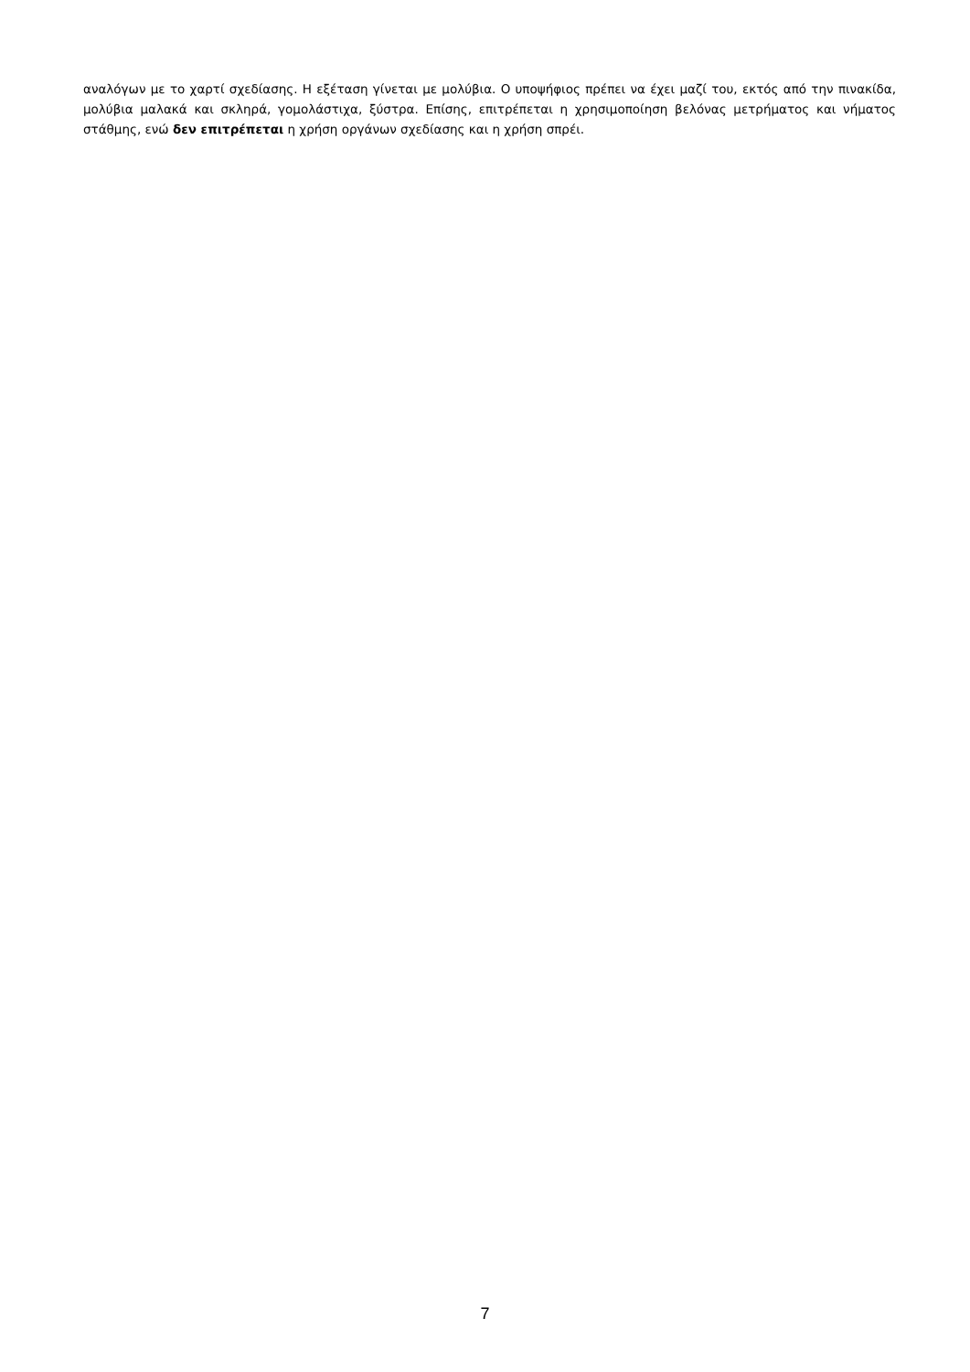αναλόγων με το χαρτί σχεδίασης. Η εξέταση γίνεται με μολύβια. Ο υποψήφιος πρέπει να έχει μαζί του, εκτός από την πινακίδα, μολύβια μαλακά και σκληρά, γομολάστιχα, ξύστρα. Επίσης, επιτρέπεται η χρησιμοποίηση βελόνας μετρήματος και νήματος στάθμης, ενώ δεν επιτρέπεται η χρήση οργάνων σχεδίασης και η χρήση σπρέι.
7